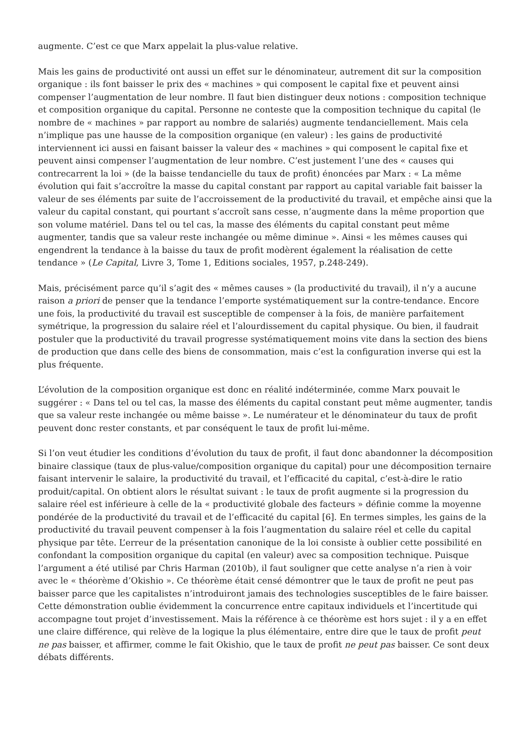augmente. C’est ce que Marx appelait la plus-value relative.
Mais les gains de productivité ont aussi un effet sur le dénominateur, autrement dit sur la composition organique : ils font baisser le prix des « machines » qui composent le capital fixe et peuvent ainsi compenser l’augmentation de leur nombre. Il faut bien distinguer deux notions : composition technique et composition organique du capital. Personne ne conteste que la composition technique du capital (le nombre de « machines » par rapport au nombre de salariés) augmente tendanciellement. Mais cela n’implique pas une hausse de la composition organique (en valeur) : les gains de productivité interviennent ici aussi en faisant baisser la valeur des « machines » qui composent le capital fixe et peuvent ainsi compenser l’augmentation de leur nombre. C’est justement l’une des « causes qui contrecarrent la loi » (de la baisse tendancielle du taux de profit) énoncées par Marx : « La même évolution qui fait s’accroître la masse du capital constant par rapport au capital variable fait baisser la valeur de ses éléments par suite de l’accroissement de la productivité du travail, et empêche ainsi que la valeur du capital constant, qui pourtant s’accroît sans cesse, n’augmente dans la même proportion que son volume matériel. Dans tel ou tel cas, la masse des éléments du capital constant peut même augmenter, tandis que sa valeur reste inchangée ou même diminue ». Ainsi « les mêmes causes qui engendrent la tendance à la baisse du taux de profit modèrent également la réalisation de cette tendance » (Le Capital, Livre 3, Tome 1, Editions sociales, 1957, p.248-249).
Mais, précisément parce qu’il s’agit des « mêmes causes » (la productivité du travail), il n’y a aucune raison a priori de penser que la tendance l’emporte systématiquement sur la contre-tendance. Encore une fois, la productivité du travail est susceptible de compenser à la fois, de manière parfaitement symétrique, la progression du salaire réel et l’alourdissement du capital physique. Ou bien, il faudrait postuler que la productivité du travail progresse systématiquement moins vite dans la section des biens de production que dans celle des biens de consommation, mais c’est la configuration inverse qui est la plus fréquente.
L’évolution de la composition organique est donc en réalité indéterminée, comme Marx pouvait le suggérer : « Dans tel ou tel cas, la masse des éléments du capital constant peut même augmenter, tandis que sa valeur reste inchangée ou même baisse ». Le numérateur et le dénominateur du taux de profit peuvent donc rester constants, et par conséquent le taux de profit lui-même.
Si l’on veut étudier les conditions d’évolution du taux de profit, il faut donc abandonner la décomposition binaire classique (taux de plus-value/composition organique du capital) pour une décomposition ternaire faisant intervenir le salaire, la productivité du travail, et l’efficacité du capital, c’est-à-dire le ratio produit/capital. On obtient alors le résultat suivant : le taux de profit augmente si la progression du salaire réel est inférieure à celle de la « productivité globale des facteurs » définie comme la moyenne pondérée de la productivité du travail et de l’efficacité du capital [6]. En termes simples, les gains de la productivité du travail peuvent compenser à la fois l’augmentation du salaire réel et celle du capital physique par tête. L’erreur de la présentation canonique de la loi consiste à oublier cette possibilité en confondant la composition organique du capital (en valeur) avec sa composition technique. Puisque l’argument a été utilisé par Chris Harman (2010b), il faut souligner que cette analyse n’a rien à voir avec le « théorème d’Okishio ». Ce théorème était censé démontrer que le taux de profit ne peut pas baisser parce que les capitalistes n’introduiront jamais des technologies susceptibles de le faire baisser. Cette démonstration oublie évidemment la concurrence entre capitaux individuels et l’incertitude qui accompagne tout projet d’investissement. Mais la référence à ce théorème est hors sujet : il y a en effet une claire différence, qui relève de la logique la plus élémentaire, entre dire que le taux de profit peut ne pas baisser, et affirmer, comme le fait Okishio, que le taux de profit ne peut pas baisser. Ce sont deux débats différents.